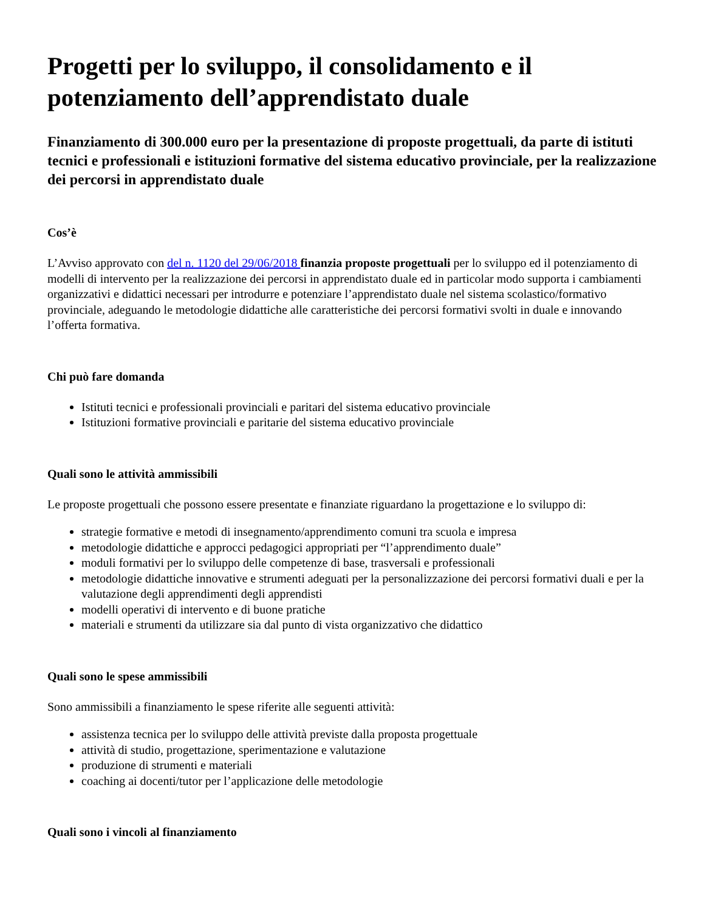Progetti per lo sviluppo, il consolidamento e il potenziamento dell’apprendistato duale
Finanziamento di 300.000 euro per la presentazione di proposte progettuali, da parte di istituti tecnici e professionali e istituzioni formative del sistema educativo provinciale, per la realizzazione dei percorsi in apprendistato duale
Cos’è
L’Avviso approvato con del n. 1120 del 29/06/2018 finanzia proposte progettuali per lo sviluppo ed il potenziamento di modelli di intervento per la realizzazione dei percorsi in apprendistato duale ed in particolar modo supporta i cambiamenti organizzativi e didattici necessari per introdurre e potenziare l’apprendistato duale nel sistema scolastico/formativo provinciale, adeguando le metodologie didattiche alle caratteristiche dei percorsi formativi svolti in duale e innovando l’offerta formativa.
Chi può fare domanda
Istituti tecnici e professionali provinciali e paritari del sistema educativo provinciale
Istituzioni formative provinciali e paritarie del sistema educativo provinciale
Quali sono le attività ammissibili
Le proposte progettuali che possono essere presentate e finanziate riguardano la progettazione e lo sviluppo di:
strategie formative e metodi di insegnamento/apprendimento comuni tra scuola e impresa
metodologie didattiche e approcci pedagogici appropriati per “l’apprendimento duale”
moduli formativi per lo sviluppo delle competenze di base, trasversali e professionali
metodologie didattiche innovative e strumenti adeguati per la personalizzazione dei percorsi formativi duali e per la valutazione degli apprendimenti degli apprendisti
modelli operativi di intervento e di buone pratiche
materiali e strumenti da utilizzare sia dal punto di vista organizzativo che didattico
Quali sono le spese ammissibili
Sono ammissibili a finanziamento le spese riferite alle seguenti attività:
assistenza tecnica per lo sviluppo delle attività previste dalla proposta progettuale
attività di studio, progettazione, sperimentazione e valutazione
produzione di strumenti e materiali
coaching ai docenti/tutor per l’applicazione delle metodologie
Quali sono i vincoli al finanziamento